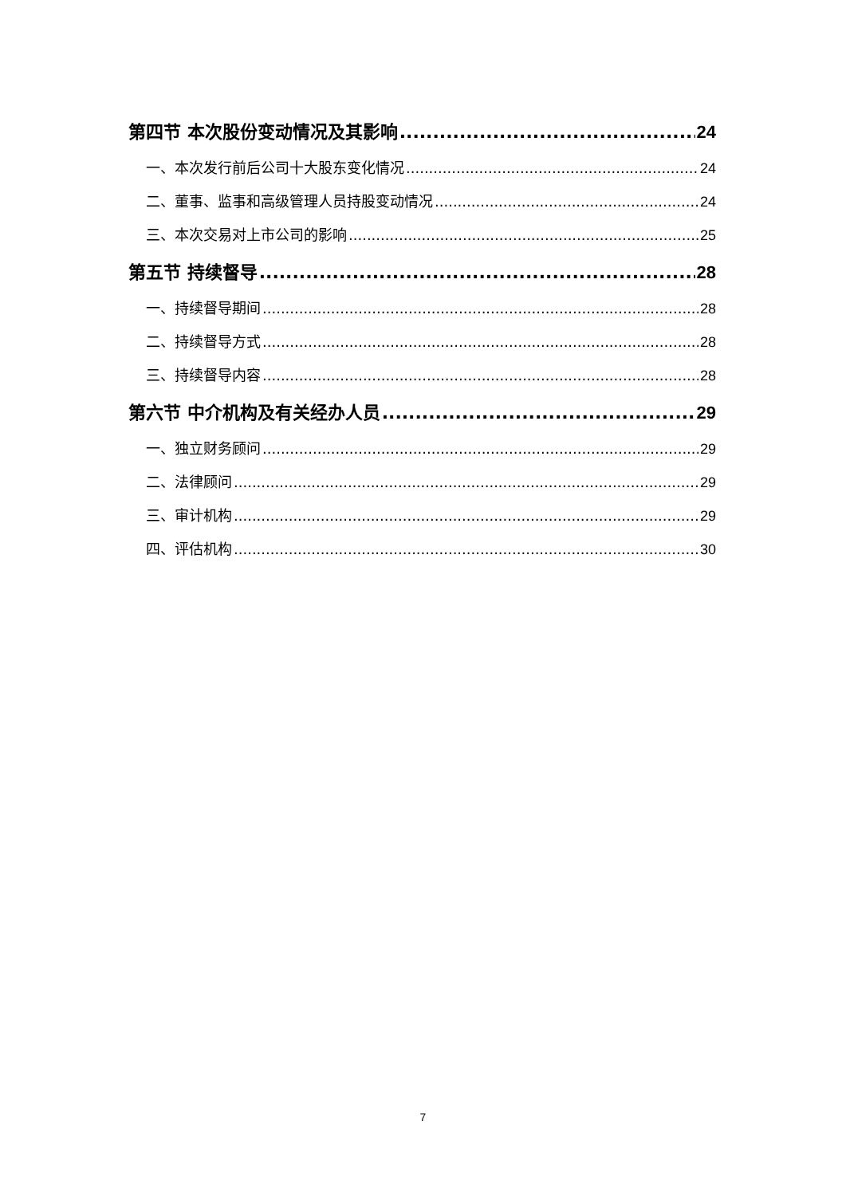第四节 本次股份变动情况及其影响 24
一、本次发行前后公司十大股东变化情况 24
二、董事、监事和高级管理人员持股变动情况 24
三、本次交易对上市公司的影响 25
第五节 持续督导 28
一、持续督导期间 28
二、持续督导方式 28
三、持续督导内容 28
第六节 中介机构及有关经办人员 29
一、独立财务顾问 29
二、法律顾问 29
三、审计机构 29
四、评估机构 30
7